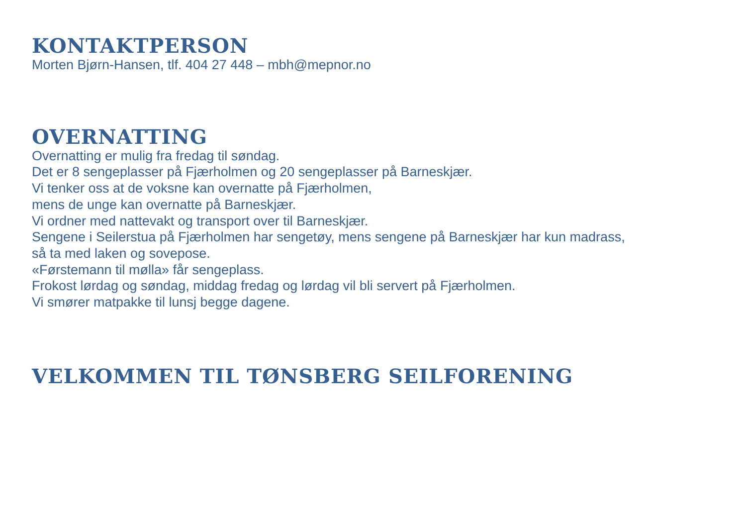KONTAKTPERSON
Morten Bjørn-Hansen, tlf. 404 27 448 – mbh@mepnor.no
OVERNATTING
Overnatting er mulig fra fredag til søndag.
Det er 8 sengeplasser på Fjærholmen og 20 sengeplasser på Barneskjær.
Vi tenker oss at de voksne kan overnatte på Fjærholmen,
mens de unge kan overnatte på Barneskjær.
Vi ordner med nattevakt og transport over til Barneskjær.
Sengene i Seilerstua på Fjærholmen har sengetøy, mens sengene på Barneskjær har kun madrass,
så ta med laken og sovepose.
«Førstemann til mølla» får sengeplass.
Frokost lørdag og søndag, middag fredag og lørdag vil bli servert på Fjærholmen.
Vi smører matpakke til lunsj begge dagene.
VELKOMMEN TIL TØNSBERG SEILFORENING